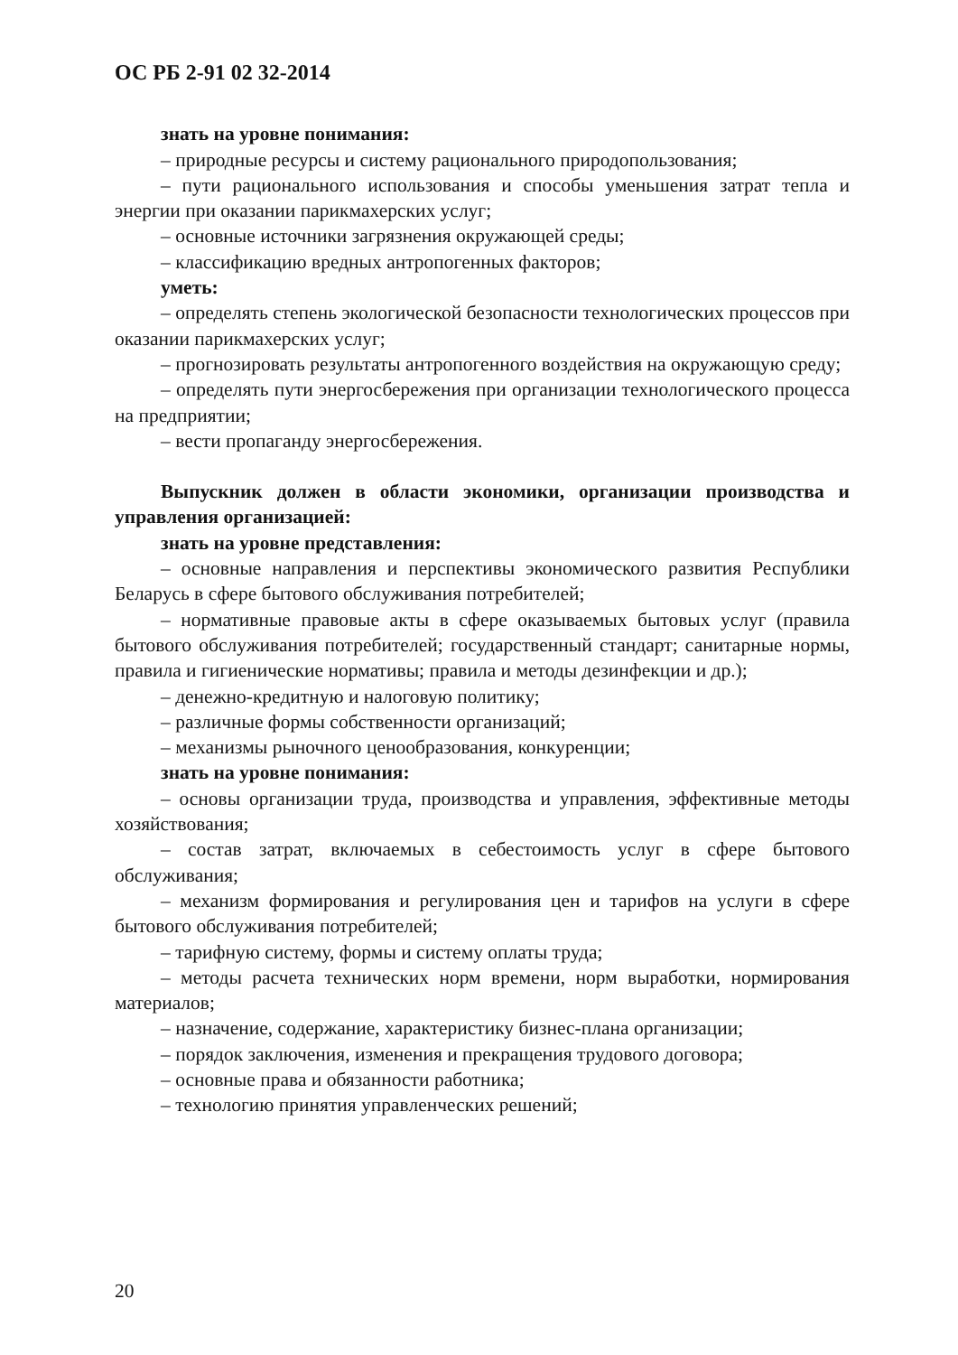ОС РБ 2-91 02 32-2014
знать на уровне понимания:
– природные ресурсы и систему рационального природопользования;
– пути рационального использования и способы уменьшения затрат тепла и энергии при оказании парикмахерских услуг;
– основные источники загрязнения окружающей среды;
– классификацию вредных антропогенных факторов;
уметь:
– определять степень экологической безопасности технологических процессов при оказании парикмахерских услуг;
– прогнозировать результаты антропогенного воздействия на окружающую среду;
– определять пути энергосбережения при организации технологического процесса на предприятии;
– вести пропаганду энергосбережения.
Выпускник должен в области экономики, организации производства и управления организацией:
знать на уровне представления:
– основные направления и перспективы экономического развития Республики Беларусь в сфере бытового обслуживания потребителей;
– нормативные правовые акты в сфере оказываемых бытовых услуг (правила бытового обслуживания потребителей; государственный стандарт; санитарные нормы, правила и гигиенические нормативы; правила и методы дезинфекции и др.);
– денежно-кредитную и налоговую политику;
– различные формы собственности организаций;
– механизмы рыночного ценообразования, конкуренции;
знать на уровне понимания:
– основы организации труда, производства и управления, эффективные методы хозяйствования;
– состав затрат, включаемых в себестоимость услуг в сфере бытового обслуживания;
– механизм формирования и регулирования цен и тарифов на услуги в сфере бытового обслуживания потребителей;
– тарифную систему, формы и систему оплаты труда;
– методы расчета технических норм времени, норм выработки, нормирования материалов;
– назначение, содержание, характеристику бизнес-плана организации;
– порядок заключения, изменения и прекращения трудового договора;
– основные права и обязанности работника;
– технологию принятия управленческих решений;
20